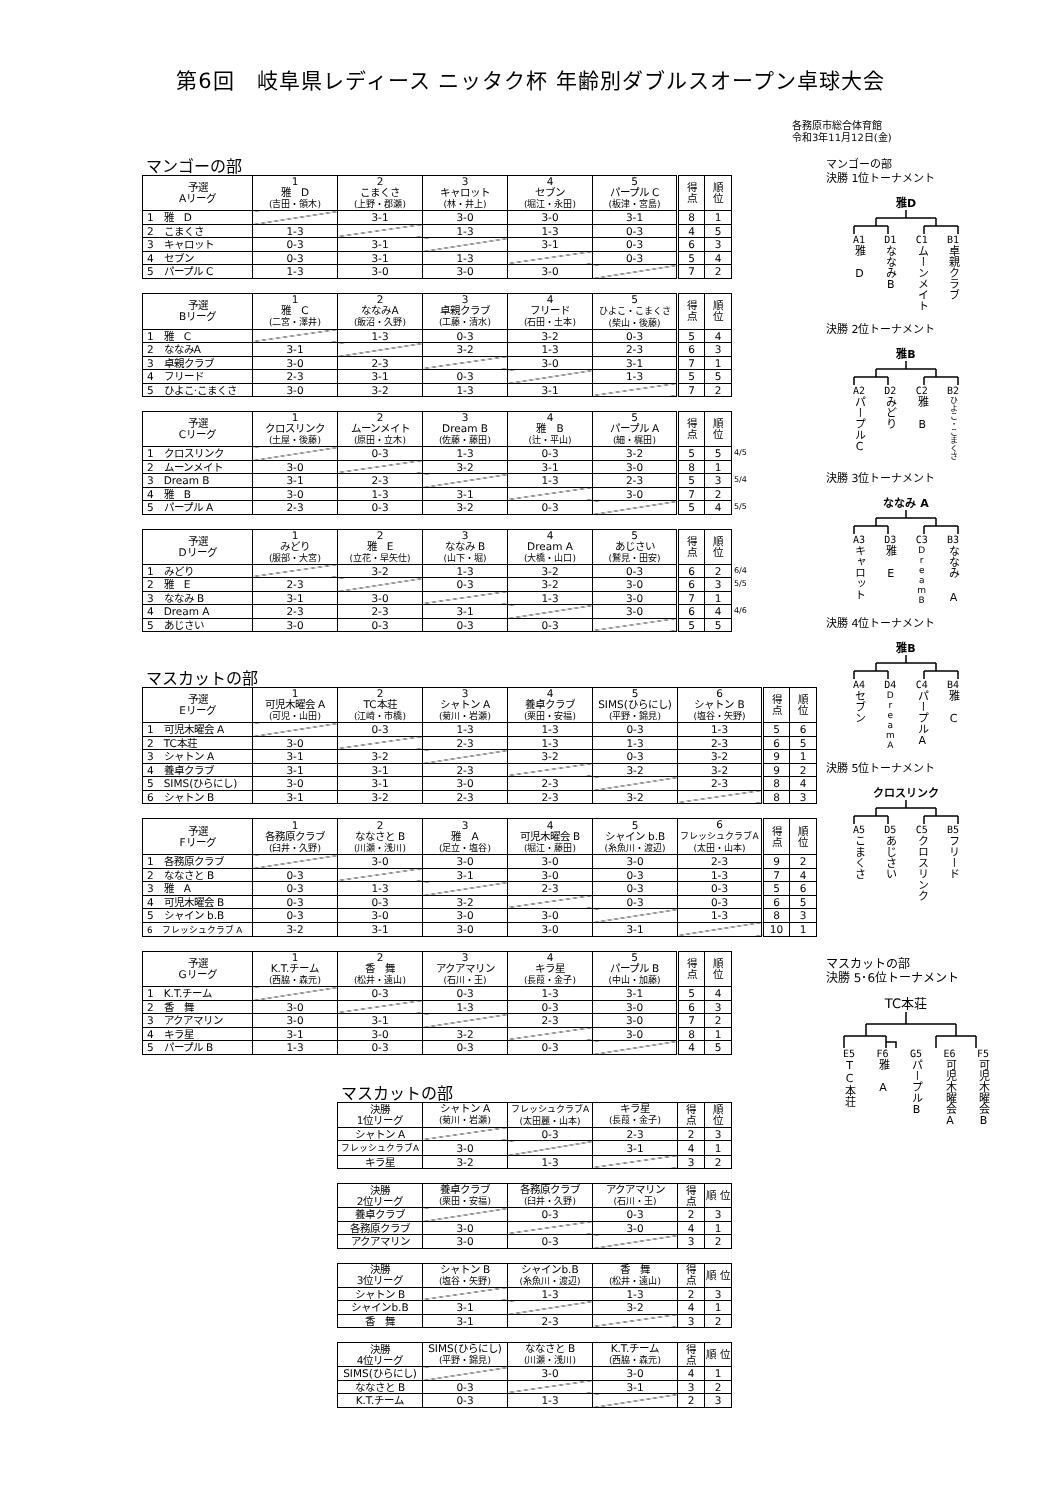第6回　岐阜県レディース ニッタク杯 年齢別ダブルスオープン卓球大会
各務原市総合体育館
令和3年11月12日(金)
マンゴーの部
| 予選 Aリーグ | 1 雅 D (吉田・領木) | 2 こまくさ (上野・郡瀬) | 3 キャロット (林・井上) | 4 セブン (堀江・永田) | 5 パープル C (板津・宮島) | 得 点 | 順 位 |
| --- | --- | --- | --- | --- | --- | --- | --- |
| 1 雅 D | | 3-1 | 3-0 | 3-0 | 3-1 | 8 | 1 |
| 2 こまくさ | 1-3 | | 1-3 | 1-3 | 0-3 | 4 | 5 |
| 3 キャロット | 0-3 | 3-1 | | 3-1 | 0-3 | 6 | 3 |
| 4 セブン | 0-3 | 3-1 | 1-3 | | 0-3 | 5 | 4 |
| 5 パープル C | 1-3 | 3-0 | 3-0 | 3-0 | | 7 | 2 |
| 予選 Bリーグ | 1 雅 C (二宮・澤井) | 2 ななみA (飯沼・久野) | 3 卓親クラブ (工藤・清水) | 4 フリード (石田・土本) | 5 ひよこ・こまくさ (柴山・後藤) | 得 点 | 順 位 |
| --- | --- | --- | --- | --- | --- | --- | --- |
| 1 雅 C | | 1-3 | 0-3 | 3-2 | 0-3 | 5 | 4 |
| 2 ななみA | 3-1 | | 3-2 | 1-3 | 2-3 | 6 | 3 |
| 3 卓親クラブ | 3-0 | 2-3 | | 3-0 | 3-1 | 7 | 1 |
| 4 フリード | 2-3 | 3-1 | 0-3 | | 1-3 | 5 | 5 |
| 5 ひよこ·こまくさ | 3-0 | 3-2 | 1-3 | 3-1 | | 7 | 2 |
| 予選 Cリーグ | 1 クロスリンク (土屋・後藤) | 2 ムーンメイト (原田・立木) | 3 Dream B (佐藤・藤田) | 4 雅 B (辻・平山) | 5 パープル A (細・梶田) | 得 点 | 順 位 | |
| 1 クロスリンク | | 0-3 | 1-3 | 0-3 | 3-2 | 5 | 5 | 4/5 |
| 2 ムーンメイト | 3-0 | | 3-2 | 3-1 | 3-0 | 8 | 1 | |
| 3 Dream B | 3-1 | 2-3 | | 1-3 | 2-3 | 5 | 3 | 5/4 |
| 4 雅 B | 3-0 | 1-3 | 3-1 | | 3-0 | 7 | 2 | |
| 5 パープル A | 2-3 | 0-3 | 3-2 | 0-3 | | 5 | 4 | 5/5 |
| 予選 Dリーグ | 1 みどり (服部・大宮) | 2 雅 E (立花・早矢仕) | 3 ななみ B (山下・堀) | 4 Dream A (大橋・山口) | 5 あじさい (鷲見・田安) | 得 点 | 順 位 | |
| 1 みどり | | 3-2 | 1-3 | 3-2 | 0-3 | 6 | 2 | 6/4 |
| 2 雅 E | 2-3 | | 0-3 | 3-2 | 3-0 | 6 | 3 | 5/5 |
| 3 ななみ B | 3-1 | 3-0 | | 1-3 | 3-0 | 7 | 1 | |
| 4 Dream A | 2-3 | 2-3 | 3-1 | | 3-0 | 6 | 4 | 4/6 |
| 5 あじさい | 3-0 | 0-3 | 0-3 | 0-3 | | 5 | 5 | |
マスカットの部
| 予選 Eリーグ | 1 可児木曜会 A (可児・山田) | 2 TC本荘 (江崎・市橋) | 3 シャトン A (菊川・岩瀬) | 4 養卓クラブ (栗田・安福) | 5 SIMS(ひらにし) (平野・錦見) | 6 シャトン B (塩谷・矢野) | 得 点 | 順 位 |
| --- | --- | --- | --- | --- | --- | --- | --- | --- |
| 1 可児木曜会 A | | 0-3 | 1-3 | 1-3 | 0-3 | 1-3 | 5 | 6 |
| 2 TC本荘 | 3-0 | | 2-3 | 1-3 | 1-3 | 2-3 | 6 | 5 |
| 3 シャトン A | 3-1 | 3-2 | | 3-2 | 0-3 | 3-2 | 9 | 1 |
| 4 養卓クラブ | 3-1 | 3-1 | 2-3 | | 3-2 | 3-2 | 9 | 2 |
| 5 SIMS(ひらにし) | 3-0 | 3-1 | 3-0 | 2-3 | | 2-3 | 8 | 4 |
| 6 シャトン B | 3-1 | 3-2 | 2-3 | 2-3 | 3-2 | | 8 | 3 |
| 予選 Fリーグ | 1 各務原クラブ (臼井・久野) | 2 ななさと B (川瀬・浅川) | 3 雅 A (足立・塩谷) | 4 可児木曜会 B (堀江・藤田) | 5 シャイン b.B (糸魚川・渡辺) | 6 フレッシュクラブA (太田・山本) | 得 点 | 順 位 |
| --- | --- | --- | --- | --- | --- | --- | --- | --- |
| 1 各務原クラブ | | 3-0 | 3-0 | 3-0 | 3-0 | 2-3 | 9 | 2 |
| 2 ななさと B | 0-3 | | 3-1 | 3-0 | 0-3 | 1-3 | 7 | 4 |
| 3 雅 A | 0-3 | 1-3 | | 2-3 | 0-3 | 0-3 | 5 | 6 |
| 4 可児木曜会 B | 0-3 | 0-3 | 3-2 | | 0-3 | 0-3 | 6 | 5 |
| 5 シャイン b.B | 0-3 | 3-0 | 3-0 | 3-0 | | 1-3 | 8 | 3 |
| 6 フレッシュクラブ A | 3-2 | 3-1 | 3-0 | 3-0 | 3-1 | | 10 | 1 |
| 予選 Gリーグ | 1 K.T.チーム (西脇・森元) | 2 香 舞 (松井・遠山) | 3 アクアマリン (石川・王) | 4 キラ星 (長葭・金子) | 5 パープル B (中山・加藤) | 得 点 | 順 位 |
| --- | --- | --- | --- | --- | --- | --- | --- |
| 1 K.T.チーム | | 0-3 | 0-3 | 1-3 | 3-1 | 5 | 4 |
| 2 香 舞 | 3-0 | | 1-3 | 0-3 | 3-0 | 6 | 3 |
| 3 アクアマリン | 3-0 | 3-1 | | 2-3 | 3-0 | 7 | 2 |
| 4 キラ星 | 3-1 | 3-0 | 3-2 | | 3-0 | 8 | 1 |
| 5 パープル B | 1-3 | 0-3 | 0-3 | 0-3 | | 4 | 5 |
マスカットの部
| 決勝 1位リーグ | シャトン A (菊川・岩瀬) | フレッシュクラブA (太田麗・山本) | キラ星 (長葭・金子) | 得 点 | 順 位 |
| --- | --- | --- | --- | --- | --- |
| シャトン A | | 0-3 | 2-3 | 2 | 3 |
| フレッシュクラブA | 3-0 | | 3-1 | 4 | 1 |
| キラ星 | 3-2 | 1-3 | | 3 | 2 |
| 決勝 2位リーグ | 養卓クラブ (栗田・安福) | 各務原クラブ (臼井・久野) | アクアマリン (石川・王) | 得 点 | 順 位 |
| --- | --- | --- | --- | --- | --- |
| 養卓クラブ | | 0-3 | 0-3 | 2 | 3 |
| 各務原クラブ | 3-0 | | 3-0 | 4 | 1 |
| アクアマリン | 3-0 | 0-3 | | 3 | 2 |
| 決勝 3位リーグ | シャトン B (塩谷・矢野) | シャインb.B (糸魚川・渡辺) | 香 舞 (松井・遠山) | 得 点 | 順 位 |
| --- | --- | --- | --- | --- | --- |
| シャトン B | | 1-3 | 1-3 | 2 | 3 |
| シャインb.B | 3-1 | | 3-2 | 4 | 1 |
| 香 舞 | 3-1 | 2-3 | | 3 | 2 |
| 決勝 4位リーグ | SIMS(ひらにし) (平野・錦見) | ななさと B (川瀬・浅川) | K.T.チーム (西脇・森元) | 得 点 | 順 位 |
| --- | --- | --- | --- | --- | --- |
| SIMS(ひらにし) | | 3-0 | 3-0 | 4 | 1 |
| ななさと B | 0-3 | | 3-1 | 3 | 2 |
| K.T.チーム | 0-3 | 1-3 | | 2 | 3 |
マンゴーの部
決勝 1位トーナメント
雅D
A1
雅　D
D1
ななみB
C1
ムーンメイト
B1
卓親クラブ
決勝 2位トーナメント
雅B
A2
パープルC
D2
みどり
C2
雅　B
B2
ひよこ・こまくさ
決勝 3位トーナメント
ななみ A
A3
キャロット
D3
雅　E
C3
DreamB
B3
ななみ A
決勝 4位トーナメント
雅B
A4
セブン
D4
DreamA
C4
パープルA
B4
雅　C
決勝 5位トーナメント
クロスリンク
A5
こまくさ
D5
あじさい
C5
クロスリンク
B5
フリード
マスカットの部
決勝 5･6位トーナメント
TC本荘
E5
TC本荘
F6
雅　A
G5
パープルB
E6
可児木曜会A
F5
可児木曜会B